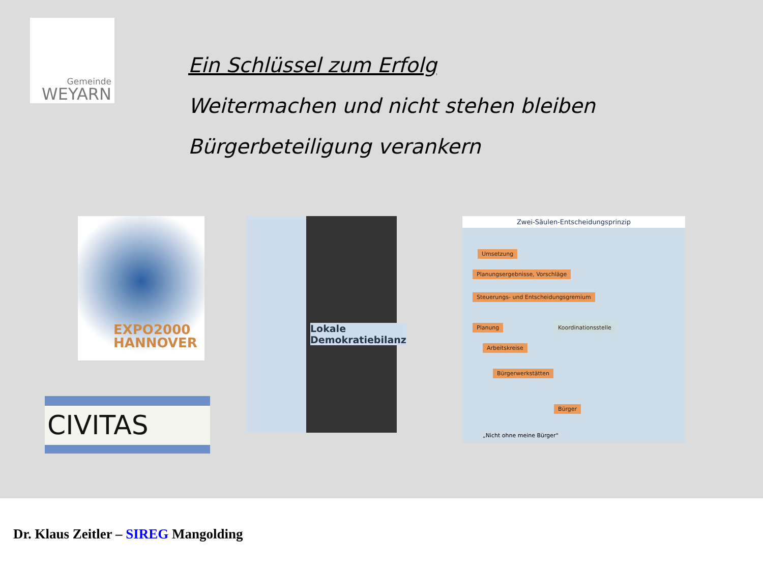Gemeinde
WEYARN
Ein Schlüssel zum Erfolg
Weitermachen und nicht stehen bleiben
Bürgerbeteiligung verankern
EXPO2000
HANNOVER
CIVITAS
Lokale
Demokratiebilanz
Zwei-Säulen-Entscheidungsprinzip
Umsetzung
Planungsergebnisse, Vorschläge
Steuerungs- und Entscheidungsgremium
Planung Koordinationsstelle
Arbeitskreise
Bürgerwerkstätten
Bürger
„Nicht ohne meine Bürger"
Dr. Klaus Zeitler – SIREG Mangolding